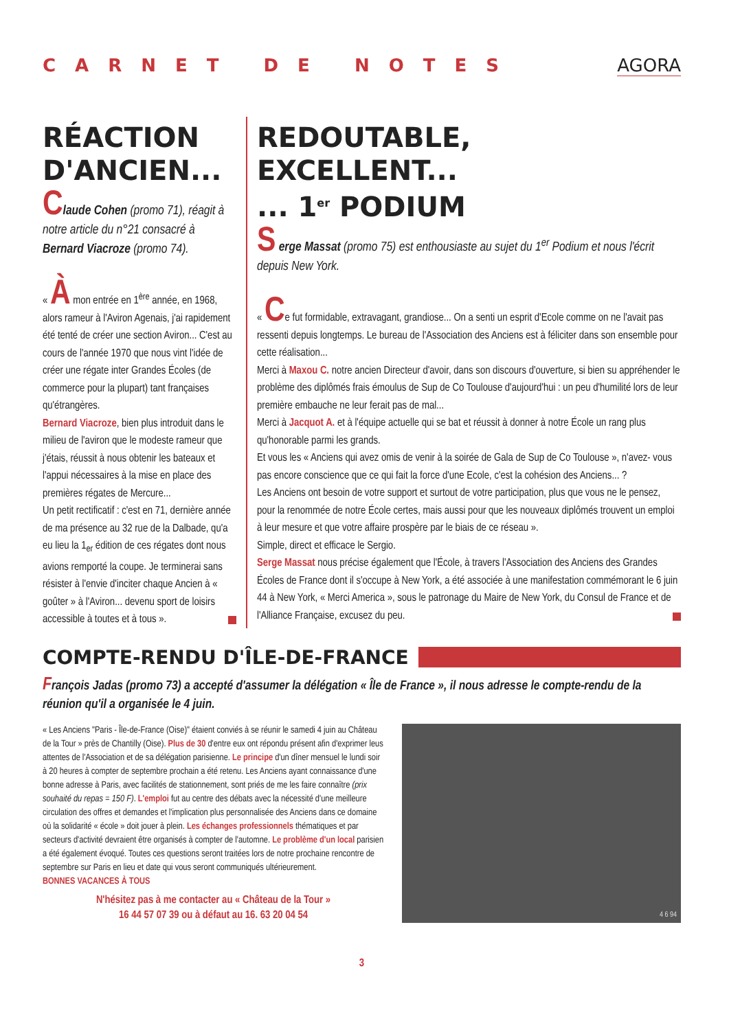CARNET DE NOTES AGORA
RÉACTION D'ANCIEN...
Claude Cohen (promo 71), réagit à notre article du n°21 consacré à Bernard Viacroze (promo 74).
« À mon entrée en 1<sup>ère</sup> année, en 1968, alors rameur à l'Aviron Agenais, j'ai rapidement été tenté de créer une section Aviron... C'est au cours de l'année 1970 que nous vint l'idée de créer une régate inter Grandes Écoles (de commerce pour la plupart) tant françaises qu'étrangères.
Bernard Viacroze, bien plus introduit dans le milieu de l'aviron que le modeste rameur que j'étais, réussit à nous obtenir les bateaux et l'appui nécessaires à la mise en place des premières régates de Mercure...
Un petit rectificatif : c'est en 71, dernière année de ma présence au 32 rue de la Dalbade, qu'a eu lieu la 1<sub>er</sub> édition de ces régates dont nous avions remporté la coupe. Je terminerai sans résister à l'envie d'inciter chaque Ancien à « goûter » à l'Aviron... devenu sport de loisirs accessible à toutes et à tous ».
REDOUTABLE, EXCELLENT...
... 1<sup>er</sup> PODIUM
S erge Massat (promo 75) est enthousiaste au sujet du 1<sup>er</sup> Podium et nous l'écrit depuis New York.
« Ce fut formidable, extravagant, grandiose... On a senti un esprit d'Ecole comme on ne l'avait pas ressenti depuis longtemps. Le bureau de l'Association des Anciens est à féliciter dans son ensemble pour cette réalisation...
Merci à Maxou C. notre ancien Directeur d'avoir, dans son discours d'ouverture, si bien su appréhender le problème des diplômés frais émoulus de Sup de Co Toulouse d'aujourd'hui : un peu d'humilité lors de leur première embauche ne leur ferait pas de mal...
Merci à Jacquot A. et à l'équipe actuelle qui se bat et réussit à donner à notre École un rang plus qu'honorable parmi les grands.
Et vous les « Anciens qui avez omis de venir à la soirée de Gala de Sup de Co Toulouse », n'avez- vous pas encore conscience que ce qui fait la force d'une Ecole, c'est la cohésion des Anciens... ?
Les Anciens ont besoin de votre support et surtout de votre participation, plus que vous ne le pensez, pour la renommée de notre École certes, mais aussi pour que les nouveaux diplômés trouvent un emploi à leur mesure et que votre affaire prospère par le biais de ce réseau ».
Simple, direct et efficace le Sergio.
Serge Massat nous précise également que l'École, à travers l'Association des Anciens des Grandes Écoles de France dont il s'occupe à New York, a été associée à une manifestation commémorant le 6 juin 44 à New York, « Merci America », sous le patronage du Maire de New York, du Consul de France et de l'Alliance Française, excusez du peu.
COMPTE-RENDU D'ÎLE-DE-FRANCE
François Jadas (promo 73) a accepté d'assumer la délégation « Île de France », il nous adresse le compte-rendu de la réunion qu'il a organisée le 4 juin.
« Les Anciens "Paris - Île-de-France (Oise)" étaient conviés à se réunir le samedi 4 juin au Château de la Tour » près de Chantilly (Oise). Plus de 30 d'entre eux ont répondu présent afin d'exprimer leus attentes de l'Association et de sa délégation parisienne. Le principe d'un dîner mensuel le lundi soir à 20 heures à compter de septembre prochain a été retenu. Les Anciens ayant connaissance d'une bonne adresse à Paris, avec facilités de stationnement, sont priés de me les faire connaître (prix souhaité du repas = 150 F). L'emploi fut au centre des débats avec la nécessité d'une meilleure circulation des offres et demandes et l'implication plus personnalisée des Anciens dans ce domaine où la solidarité « école » doit jouer à plein. Les échanges professionnels thématiques et par secteurs d'activité devraient être organisés à compter de l'automne. Le problème d'un local parisien a été également évoqué. Toutes ces questions seront traitées lors de notre prochaine rencontre de septembre sur Paris en lieu et date qui vous seront communiqués ultérieurement.
BONNES VACANCES À TOUS
N'hésitez pas à me contacter au « Château de la Tour »
16 44 57 07 39 ou à défaut au 16. 63 20 04 54
4 6 94
3